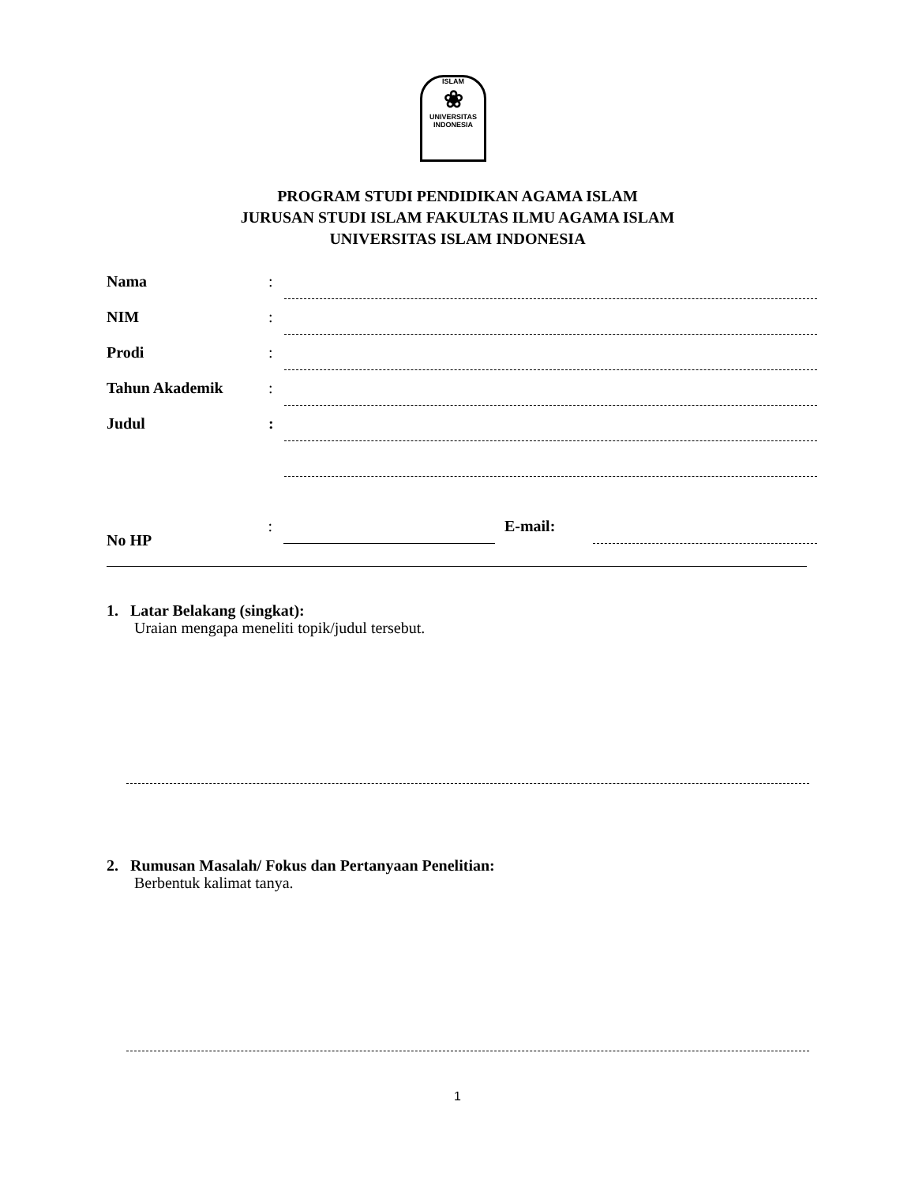ISLAM
❀
UNIVERSITAS INDONESIA
PROGRAM STUDI PENDIDIKAN AGAMA ISLAM
JURUSAN STUDI ISLAM FAKULTAS ILMU AGAMA ISLAM
UNIVERSITAS ISLAM INDONESIA
Nama:
NIM:
Prodi:
Tahun Akademik:
Judul:
No HP: E-mail:
1. Latar Belakang (singkat):
Uraian mengapa meneliti topik/judul tersebut.
2. Rumusan Masalah/ Fokus dan Pertanyaan Penelitian:
Berbentuk kalimat tanya.
1